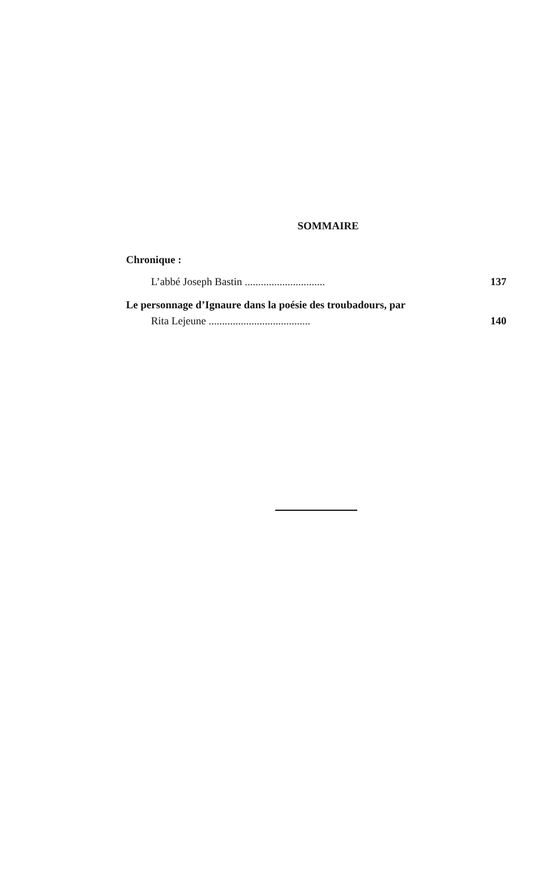SOMMAIRE
Chronique :
L’abbé Joseph Bastin .............................. 137
Le personnage d’Ignaure dans la poésie des troubadours, par
Rita Lejeune ...................................... 140